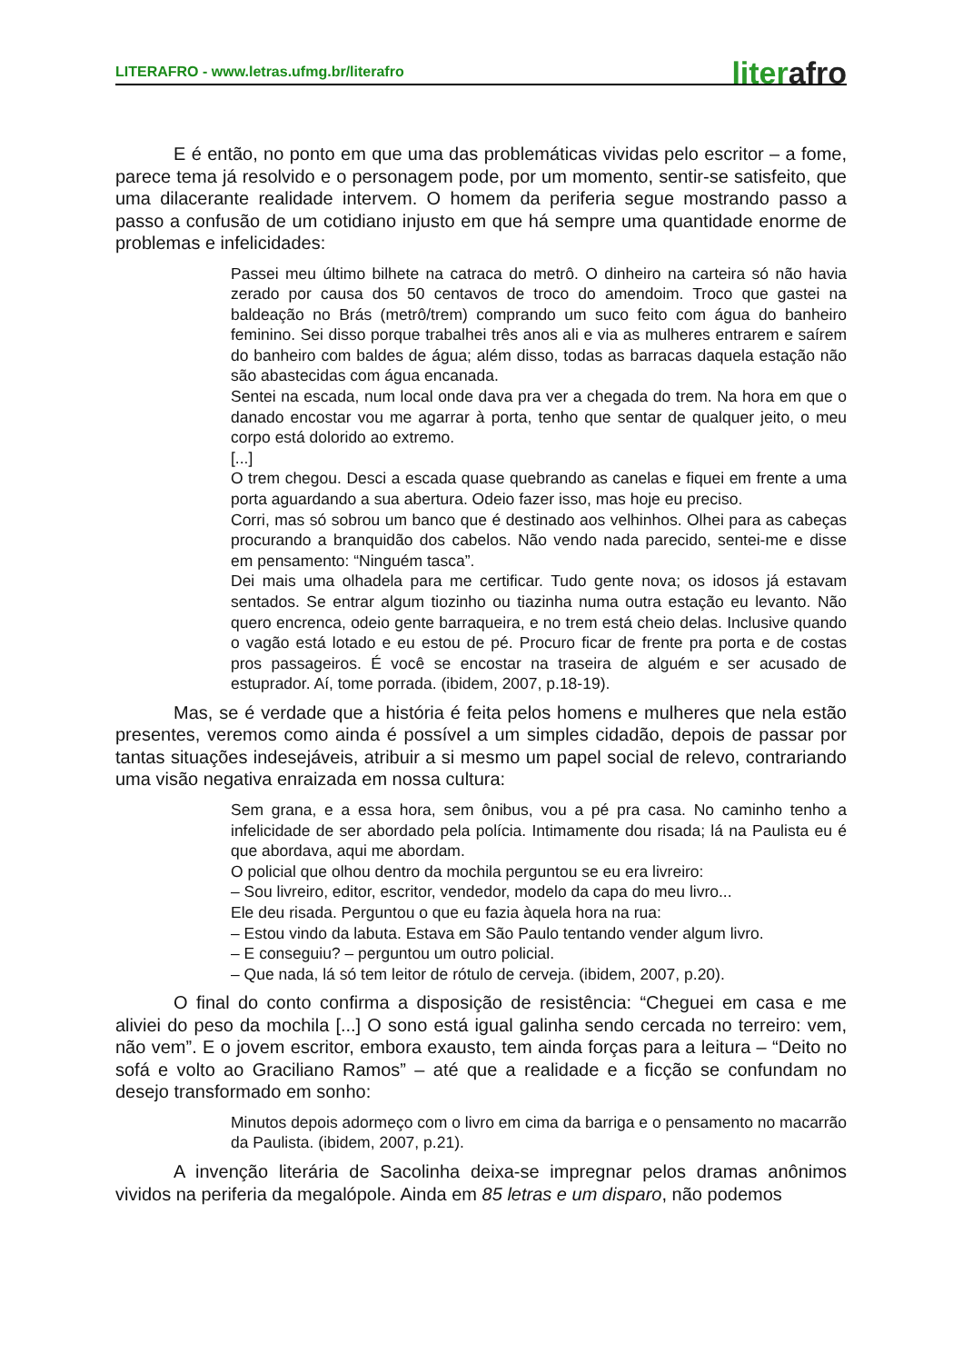LITERAFRO - www.letras.ufmg.br/literafro
literafro
E é então, no ponto em que uma das problemáticas vividas pelo escritor – a fome, parece tema já resolvido e o personagem pode, por um momento, sentir-se satisfeito, que uma dilacerante realidade intervem. O homem da periferia segue mostrando passo a passo a confusão de um cotidiano injusto em que há sempre uma quantidade enorme de problemas e infelicidades:
Passei meu último bilhete na catraca do metrô. O dinheiro na carteira só não havia zerado por causa dos 50 centavos de troco do amendoim. Troco que gastei na baldeação no Brás (metrô/trem) comprando um suco feito com água do banheiro feminino. Sei disso porque trabalhei três anos ali e via as mulheres entrarem e saírem do banheiro com baldes de água; além disso, todas as barracas daquela estação não são abastecidas com água encanada.
Sentei na escada, num local onde dava pra ver a chegada do trem. Na hora em que o danado encostar vou me agarrar à porta, tenho que sentar de qualquer jeito, o meu corpo está dolorido ao extremo.
[...]
O trem chegou. Desci a escada quase quebrando as canelas e fiquei em frente a uma porta aguardando a sua abertura. Odeio fazer isso, mas hoje eu preciso.
Corri, mas só sobrou um banco que é destinado aos velhinhos. Olhei para as cabeças procurando a branquidão dos cabelos. Não vendo nada parecido, sentei-me e disse em pensamento: “Ninguém tasca”.
Dei mais uma olhadela para me certificar. Tudo gente nova; os idosos já estavam sentados. Se entrar algum tiozinho ou tiazinha numa outra estação eu levanto. Não quero encrenca, odeio gente barraqueira, e no trem está cheio delas. Inclusive quando o vagão está lotado e eu estou de pé. Procuro ficar de frente pra porta e de costas pros passageiros. É você se encostar na traseira de alguém e ser acusado de estuprador. Aí, tome porrada. (ibidem, 2007, p.18-19).
Mas, se é verdade que a história é feita pelos homens e mulheres que nela estão presentes, veremos como ainda é possível a um simples cidadão, depois de passar por tantas situações indesejáveis, atribuir a si mesmo um papel social de relevo, contrariando uma visão negativa enraizada em nossa cultura:
Sem grana, e a essa hora, sem ônibus, vou a pé pra casa. No caminho tenho a infelicidade de ser abordado pela polícia. Intimamente dou risada; lá na Paulista eu é que abordava, aqui me abordam.
O policial que olhou dentro da mochila perguntou se eu era livreiro:
– Sou livreiro, editor, escritor, vendedor, modelo da capa do meu livro...
Ele deu risada. Perguntou o que eu fazia àquela hora na rua:
– Estou vindo da labuta. Estava em São Paulo tentando vender algum livro.
– E conseguiu? – perguntou um outro policial.
– Que nada, lá só tem leitor de rótulo de cerveja. (ibidem, 2007, p.20).
O final do conto confirma a disposição de resistência: “Cheguei em casa e me aliviei do peso da mochila [...] O sono está igual galinha sendo cercada no terreiro: vem, não vem”. E o jovem escritor, embora exausto, tem ainda forças para a leitura – “Deito no sofá e volto ao Graciliano Ramos” – até que a realidade e a ficção se confundam no desejo transformado em sonho:
Minutos depois adormeço com o livro em cima da barriga e o pensamento no macarrão da Paulista. (ibidem, 2007, p.21).
A invenção literária de Sacolinha deixa-se impregnar pelos dramas anônimos vividos na periferia da megalópole. Ainda em 85 letras e um disparo, não podemos